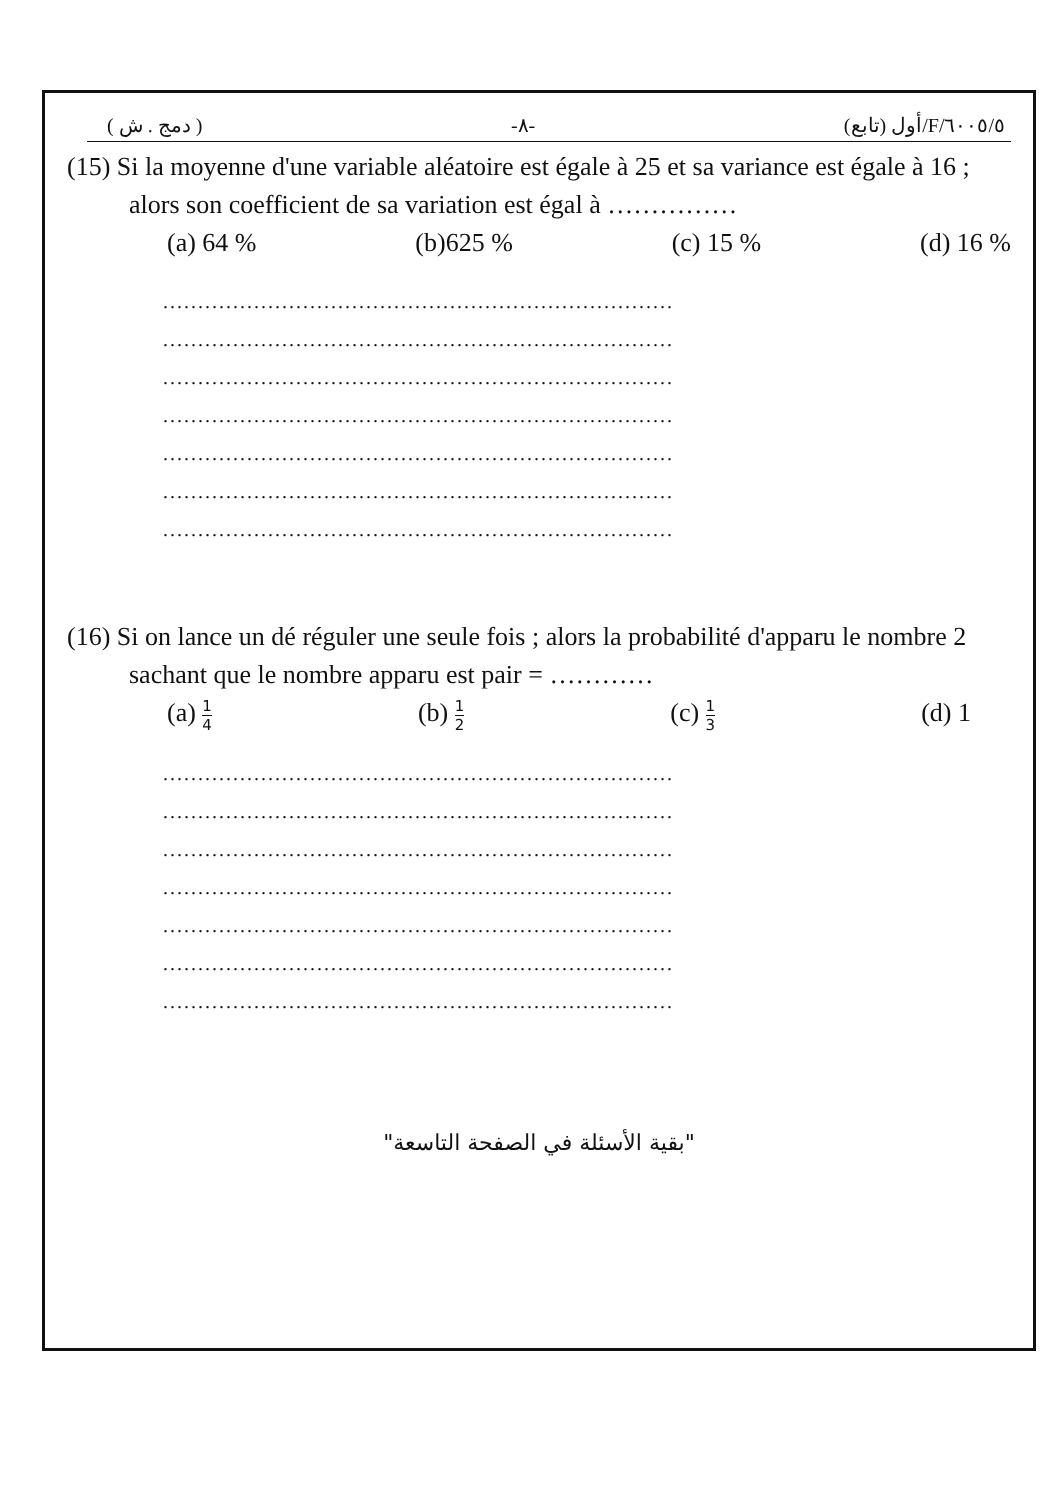( دمج . ش ) -٨- ٦٠٠٥/٥/F/أول (تابع)
(15) Si la moyenne d'une variable aléatoire est égale à 25 et sa variance est égale à 16 ; alors son coefficient de sa variation est égal à ……………
(a) 64 % (b)625 % (c) 15 % (d) 16 %
.........................................................................
.........................................................................
.........................................................................
.........................................................................
.........................................................................
.........................................................................
.........................................................................
(16) Si on lance un dé réguler une seule fois ; alors la probabilité d'apparu le nombre 2 sachant que le nombre apparu est pair = …………
(a) 1 4 (b) 1 2 (c) 1 3 (d) 1
.........................................................................
.........................................................................
.........................................................................
.........................................................................
.........................................................................
.........................................................................
.........................................................................
"بقية الأسئلة في الصفحة التاسعة"